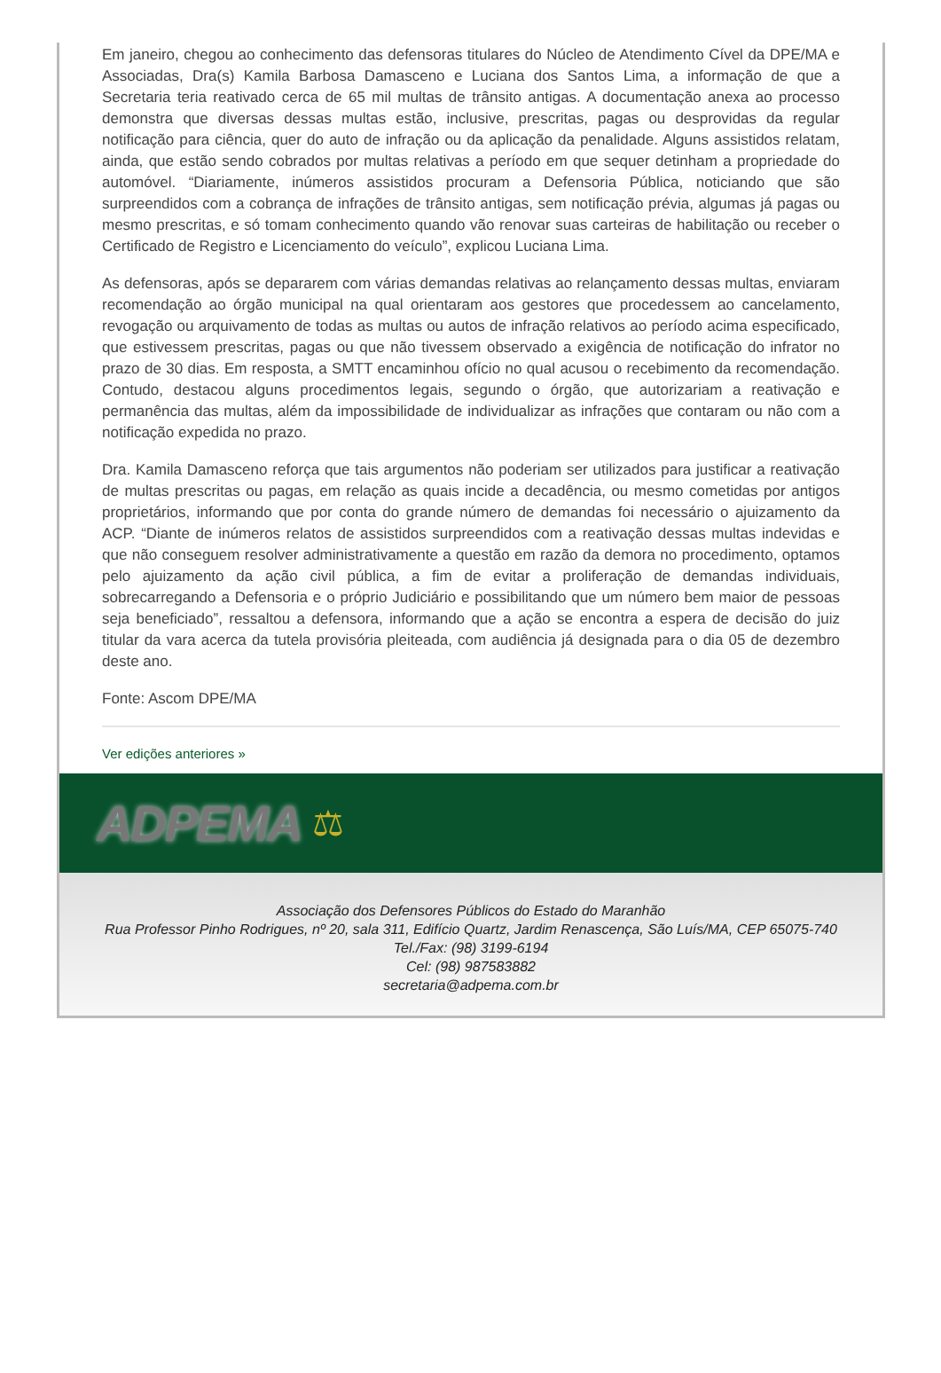Em janeiro, chegou ao conhecimento das defensoras titulares do Núcleo de Atendimento Cível da DPE/MA e Associadas, Dra(s) Kamila Barbosa Damasceno e Luciana dos Santos Lima, a informação de que a Secretaria teria reativado cerca de 65 mil multas de trânsito antigas. A documentação anexa ao processo demonstra que diversas dessas multas estão, inclusive, prescritas, pagas ou desprovidas da regular notificação para ciência, quer do auto de infração ou da aplicação da penalidade. Alguns assistidos relatam, ainda, que estão sendo cobrados por multas relativas a período em que sequer detinham a propriedade do automóvel. “Diariamente, inúmeros assistidos procuram a Defensoria Pública, noticiando que são surpreendidos com a cobrança de infrações de trânsito antigas, sem notificação prévia, algumas já pagas ou mesmo prescritas, e só tomam conhecimento quando vão renovar suas carteiras de habilitação ou receber o Certificado de Registro e Licenciamento do veículo”, explicou Luciana Lima.
As defensoras, após se depararem com várias demandas relativas ao relançamento dessas multas, enviaram recomendação ao órgão municipal na qual orientaram aos gestores que procedessem ao cancelamento, revogação ou arquivamento de todas as multas ou autos de infração relativos ao período acima especificado, que estivessem prescritas, pagas ou que não tivessem observado a exigência de notificação do infrator no prazo de 30 dias. Em resposta, a SMTT encaminhou ofício no qual acusou o recebimento da recomendação. Contudo, destacou alguns procedimentos legais, segundo o órgão, que autorizariam a reativação e permanência das multas, além da impossibilidade de individualizar as infrações que contaram ou não com a notificação expedida no prazo.
Dra. Kamila Damasceno reforça que tais argumentos não poderiam ser utilizados para justificar a reativação de multas prescritas ou pagas, em relação as quais incide a decadência, ou mesmo cometidas por antigos proprietários, informando que por conta do grande número de demandas foi necessário o ajuizamento da ACP. “Diante de inúmeros relatos de assistidos surpreendidos com a reativação dessas multas indevidas e que não conseguem resolver administrativamente a questão em razão da demora no procedimento, optamos pelo ajuizamento da ação civil pública, a fim de evitar a proliferação de demandas individuais, sobrecarregando a Defensoria e o próprio Judiciário e possibilitando que um número bem maior de pessoas seja beneficiado”, ressaltou a defensora, informando que a ação se encontra a espera de decisão do juiz titular da vara acerca da tutela provisória pleiteada, com audiência já designada para o dia 05 de dezembro deste ano.
Fonte: Ascom DPE/MA
Ver edições anteriores »
ADPEMA ⚖
Associação dos Defensores Públicos do Estado do Maranhão
Rua Professor Pinho Rodrigues, nº 20, sala 311, Edifício Quartz, Jardim Renascença, São Luís/MA, CEP 65075-740
Tel./Fax: (98) 3199-6194
Cel: (98) 987583882
secretaria@adpema.com.br